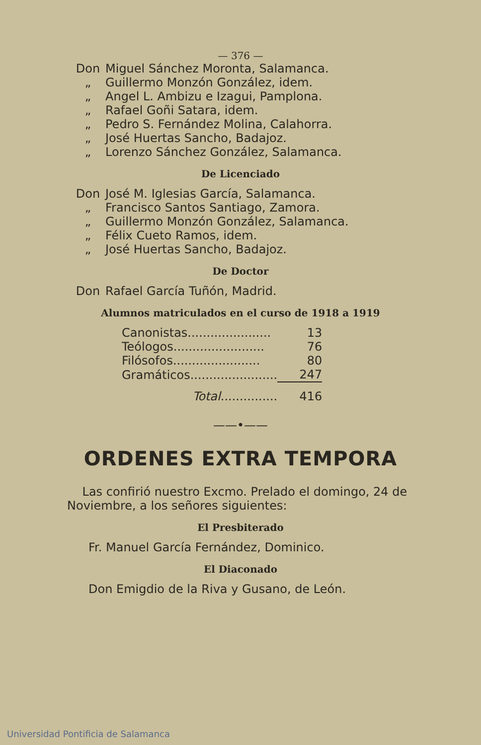— 376 —
Don Miguel Sánchez Moronta, Salamanca.
„ Guillermo Monzón González, idem.
„ Angel L. Ambizu e Izagui, Pamplona.
„ Rafael Goñi Satara, idem.
„ Pedro S. Fernández Molina, Calahorra.
„ José Huertas Sancho, Badajoz.
„ Lorenzo Sánchez González, Salamanca.
De Licenciado
Don José M. Iglesias García, Salamanca.
„ Francisco Santos Santiago, Zamora.
„ Guillermo Monzón González, Salamanca.
„ Félix Cueto Ramos, idem.
„ José Huertas Sancho, Badajoz.
De Doctor
Don Rafael García Tuñón, Madrid.
Alumnos matriculados en el curso de 1918 a 1919
| Canonistas...................... | 13 |
| Teólogos........................ | 76 |
| Filósofos....................... | 80 |
| Gramáticos....................... | 247 |
| Total ............... | 416 |
——•——
ORDENES EXTRA TEMPORA
Las confirió nuestro Excmo. Prelado el domingo, 24 de Noviembre, a los señores siguientes:
El Presbiterado
Fr. Manuel García Fernández, Dominico.
El Diaconado
Don Emigdio de la Riva y Gusano, de León.
Universidad Pontificia de Salamanca